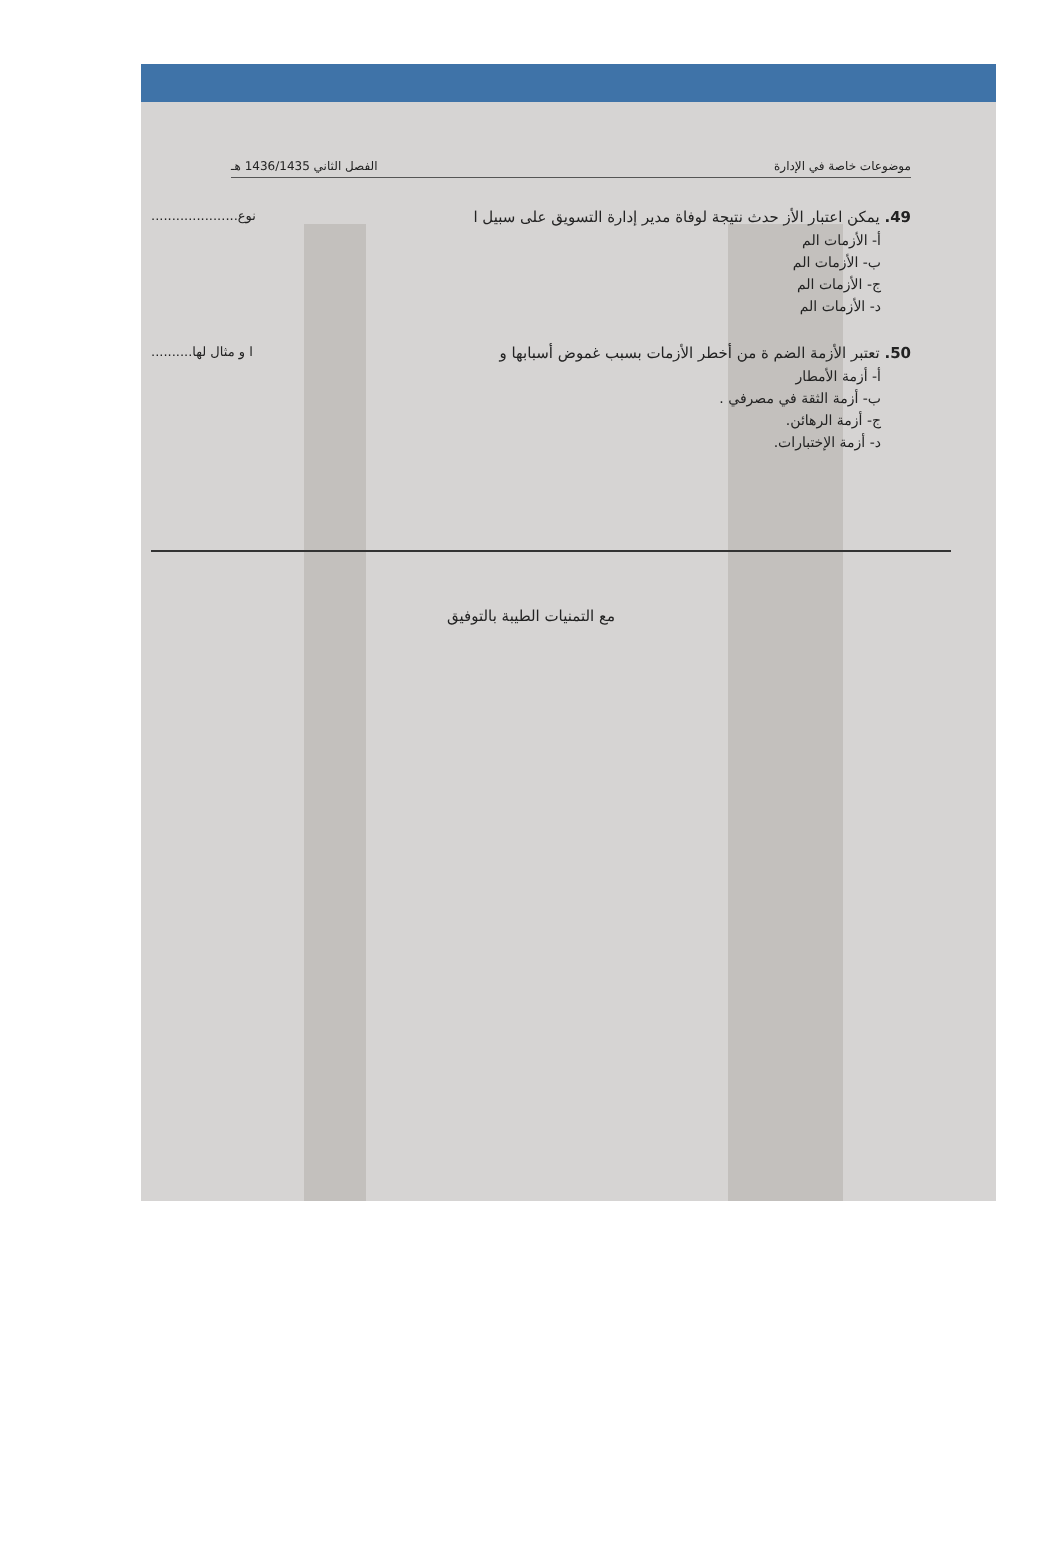موضوعات خاصة في الإدارة الفصل الثاني 1436/1435 هـ
نوع..................... 49. يمكن اعتبار الأز حدث نتيجة لوفاة مدير إدارة التسويق على سبيل ا
أ- الأزمات الم
ب- الأزمات الم
ج- الأزمات الم
د- الأزمات الم
ا و مثال لها.......... 50. تعتبر الأزمة الضم ة من أخطر الأزمات بسبب غموض أسبابها و
أ- أزمة الأمطار
ب- أزمة الثقة في مصرفي .
ج- أزمة الرهائن.
د- أزمة الإختبارات.
مع التمنيات الطيبة بالتوفيق